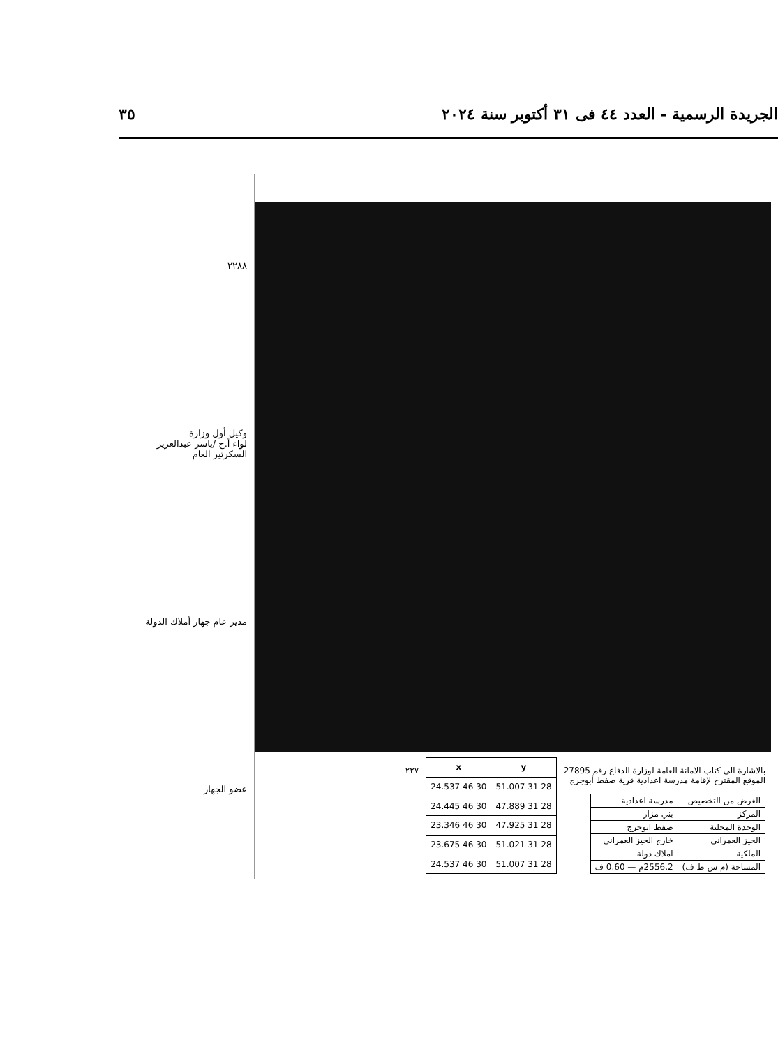الجريدة الرسمية - العدد ٤٤ فى ٣١ أكتوبر سنة ٢٠٢٤ ٣٥
٢٢٨٨
وكيل أول وزارة
لواء أ.ح /ياسر عبدالعزيز
السكرتير العام
مدير عام جهاز أملاك الدولة
عضو الجهاز
بالاشارة الي كتاب الامانة العامة لوزارة الدفاع رقم 27895
الموقع المقترح لإقامة مدرسة اعدادية قرية صفط أبوجرج
| الغرض من التخصيص | مدرسة اعدادية |
| المركز | بني مزار |
| الوحدة المحلية | صفط ابوجرج |
| الحيز العمراني | خارج الحيز العمراني |
| الملكية | املاك دولة |
| المساحة (م س ط ف) | 2556.2م — 0.60 ف |
| y | x |
| --- | --- |
| 28 31 51.007 | 30 46 24.537 |
| 28 31 47.889 | 30 46 24.445 |
| 28 31 47.925 | 30 46 23.346 |
| 28 31 51.021 | 30 46 23.675 |
| 28 31 51.007 | 30 46 24.537 |
٢٢٧